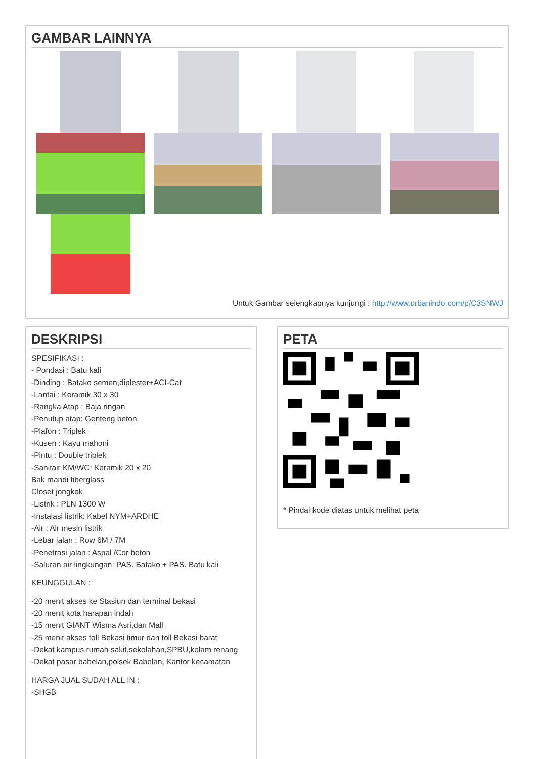GAMBAR LAINNYA
Untuk Gambar selengkapnya kunjungi : http://www.urbanindo.com/p/C3SNWJ
DESKRIPSI
SPESIFIKASI :
- Pondasi : Batu kali
-Dinding : Batako semen,diplester+ACI-Cat
-Lantai : Keramik 30 x 30
-Rangka Atap : Baja ringan
-Penutup atap: Genteng beton
-Plafon : Triplek
-Kusen : Kayu mahoni
-Pintu : Double triplek
-Sanitair KM/WC: Keramik 20 x 20
Bak mandi fiberglass
Closet jongkok
-Listrik : PLN 1300 W
-Instalasi listrik: Kabel NYM+ARDHE
-Air : Air mesin listrik
-Lebar jalan : Row 6M / 7M
-Penetrasi jalan : Aspal /Cor beton
-Saluran air lingkungan: PAS. Batako + PAS. Batu kali
KEUNGGULAN :
-20 menit akses ke Stasiun dan terminal bekasi
-20 menit kota harapan indah
-15 menit GIANT Wisma Asri,dan Mall
-25 menit akses toll Bekasi timur dan toll Bekasi barat
-Dekat kampus,rumah sakit,sekolahan,SPBU,kolam renang
-Dekat pasar babelan,polsek Babelan, Kantor kecamatan
HARGA JUAL SUDAH ALL IN :
-SHGB
PETA
* Pindai kode diatas untuk melihat peta